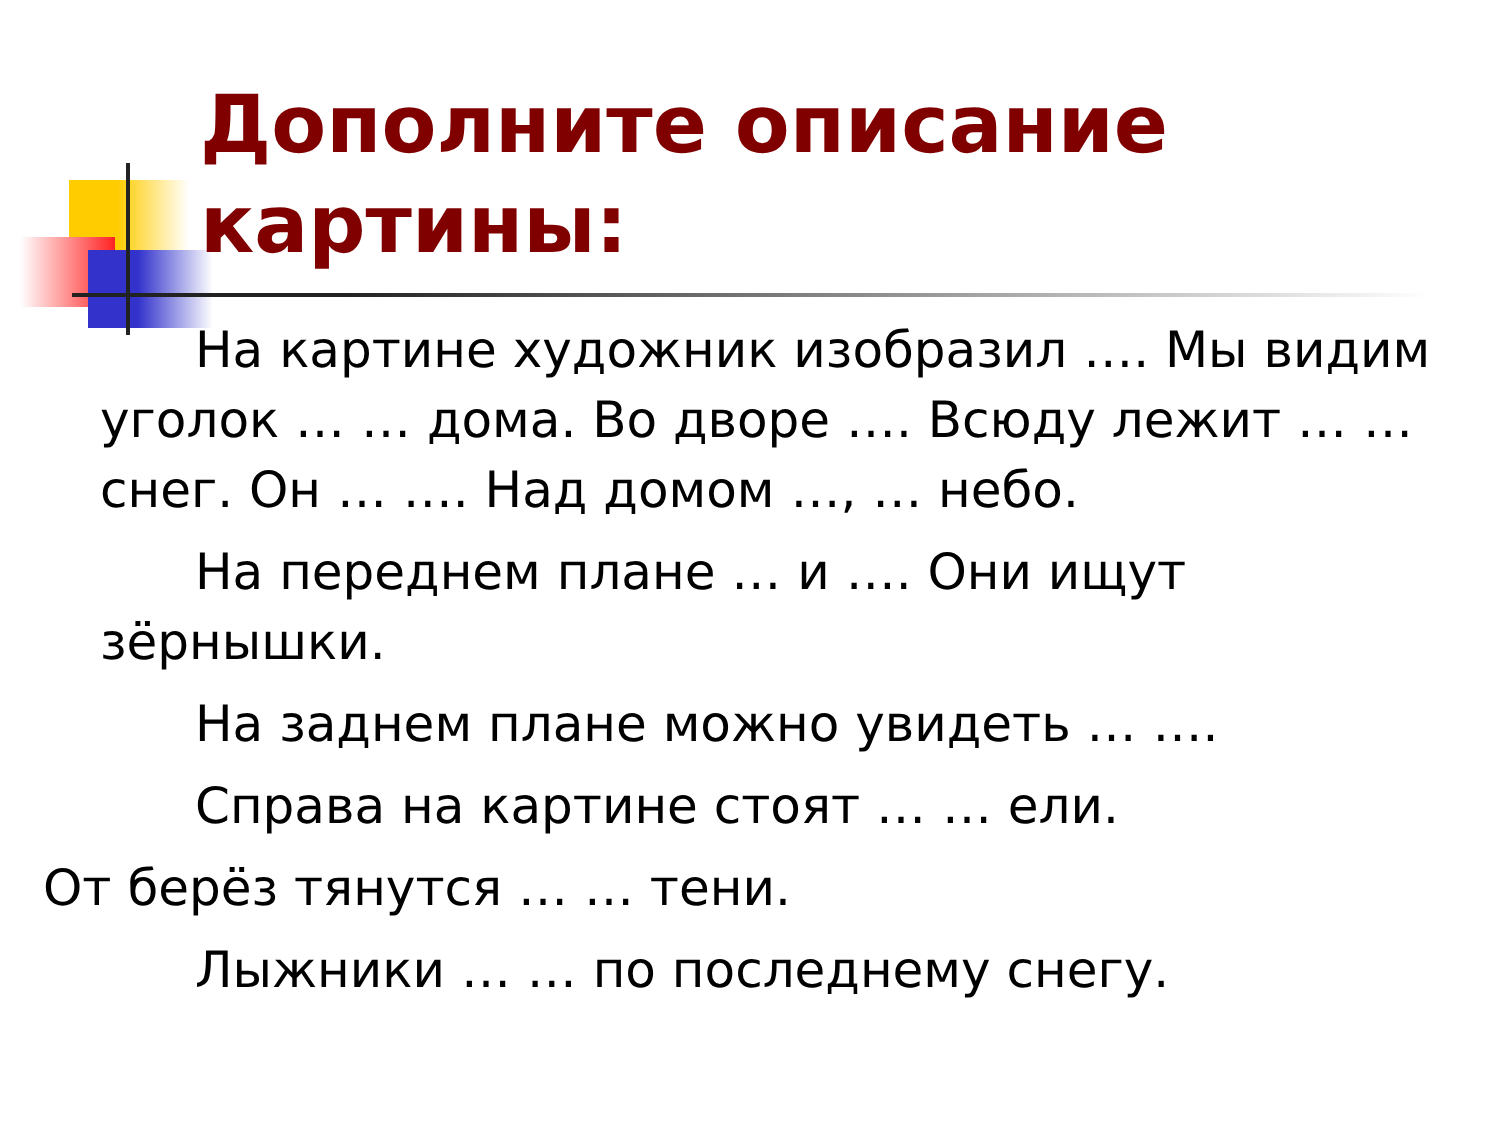Дополните описание картины:
На картине художник изобразил …. Мы видим уголок … … дома. Во дворе …. Всюду лежит … … снег. Он … …. Над домом …, … небо.
На переднем плане … и …. Они ищут зёрнышки.
На заднем плане можно увидеть … ….
Справа на картине стоят … … ели.
От берёз тянутся … … тени.
Лыжники … … по последнему снегу.